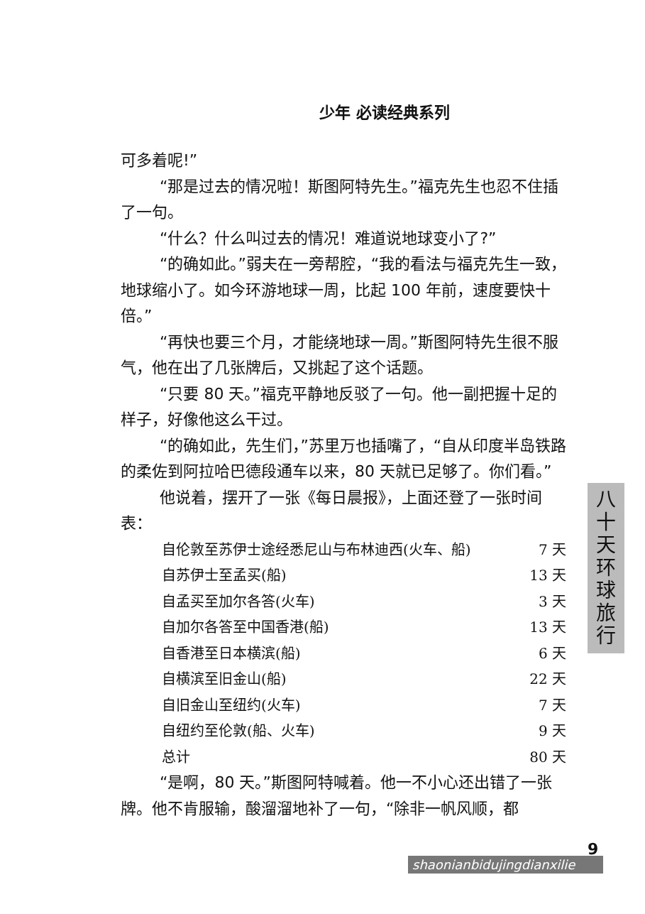少年 必读经典系列
可多着呢!”
“那是过去的情况啦！斯图阿特先生。”福克先生也忍不住插了一句。
“什么？什么叫过去的情况！难道说地球变小了?”
“的确如此。”弱夫在一旁帮腔，“我的看法与福克先生一致，地球缩小了。如今环游地球一周，比起 100 年前，速度要快十倍。”
“再快也要三个月，才能绕地球一周。”斯图阿特先生很不服气，他在出了几张牌后，又挑起了这个话题。
“只要 80 天。”福克平静地反驳了一句。他一副把握十足的样子，好像他这么干过。
“的确如此，先生们，”苏里万也插嘴了，“自从印度半岛铁路的柔佐到阿拉哈巴德段通车以来，80 天就已足够了。你们看。”
他说着，摆开了一张《每日晨报》，上面还登了一张时间表：
| 自伦敦至苏伊士途经悉尼山与布林迪西(火车、船) | 7 天 |
| 自苏伊士至孟买(船) | 13 天 |
| 自孟买至加尔各答(火车) | 3 天 |
| 自加尔各答至中国香港(船) | 13 天 |
| 自香港至日本横滨(船) | 6 天 |
| 自横滨至旧金山(船) | 22 天 |
| 自旧金山至纽约(火车) | 7 天 |
| 自纽约至伦敦(船、火车) | 9 天 |
| 总计 | 80 天 |
“是啊，80 天。”斯图阿特喊着。他一不小心还出错了一张牌。他不肯服输，酸溜溜地补了一句，“除非一帆风顺，都
八
十
天
环
球
旅
行
9
shaonianbidujingdianxilie